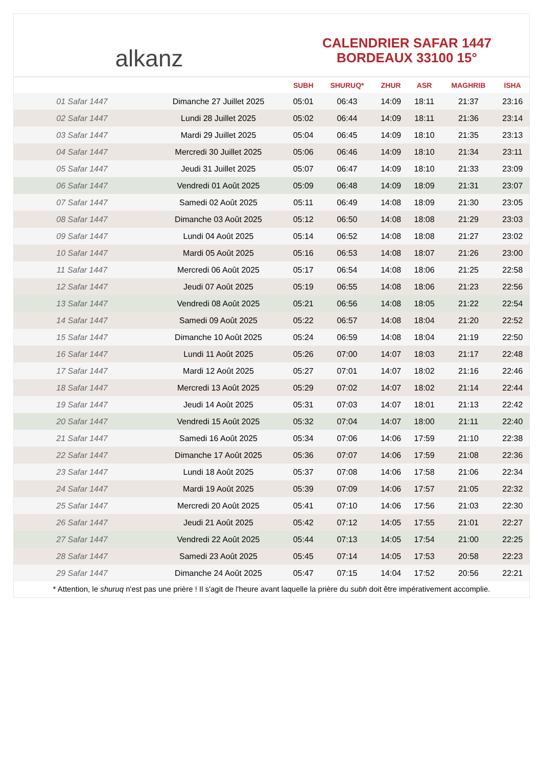alkanz
CALENDRIER SAFAR 1447
BORDEAUX 33100 15°
| | | SUBH | SHURUQ* | ZHUR | ASR | MAGHRIB | ISHA |
| --- | --- | --- | --- | --- | --- | --- | --- |
| 01 Safar 1447 | Dimanche 27 Juillet 2025 | 05:01 | 06:43 | 14:09 | 18:11 | 21:37 | 23:16 |
| 02 Safar 1447 | Lundi 28 Juillet 2025 | 05:02 | 06:44 | 14:09 | 18:11 | 21:36 | 23:14 |
| 03 Safar 1447 | Mardi 29 Juillet 2025 | 05:04 | 06:45 | 14:09 | 18:10 | 21:35 | 23:13 |
| 04 Safar 1447 | Mercredi 30 Juillet 2025 | 05:06 | 06:46 | 14:09 | 18:10 | 21:34 | 23:11 |
| 05 Safar 1447 | Jeudi 31 Juillet 2025 | 05:07 | 06:47 | 14:09 | 18:10 | 21:33 | 23:09 |
| 06 Safar 1447 | Vendredi 01 Août 2025 | 05:09 | 06:48 | 14:09 | 18:09 | 21:31 | 23:07 |
| 07 Safar 1447 | Samedi 02 Août 2025 | 05:11 | 06:49 | 14:08 | 18:09 | 21:30 | 23:05 |
| 08 Safar 1447 | Dimanche 03 Août 2025 | 05:12 | 06:50 | 14:08 | 18:08 | 21:29 | 23:03 |
| 09 Safar 1447 | Lundi 04 Août 2025 | 05:14 | 06:52 | 14:08 | 18:08 | 21:27 | 23:02 |
| 10 Safar 1447 | Mardi 05 Août 2025 | 05:16 | 06:53 | 14:08 | 18:07 | 21:26 | 23:00 |
| 11 Safar 1447 | Mercredi 06 Août 2025 | 05:17 | 06:54 | 14:08 | 18:06 | 21:25 | 22:58 |
| 12 Safar 1447 | Jeudi 07 Août 2025 | 05:19 | 06:55 | 14:08 | 18:06 | 21:23 | 22:56 |
| 13 Safar 1447 | Vendredi 08 Août 2025 | 05:21 | 06:56 | 14:08 | 18:05 | 21:22 | 22:54 |
| 14 Safar 1447 | Samedi 09 Août 2025 | 05:22 | 06:57 | 14:08 | 18:04 | 21:20 | 22:52 |
| 15 Safar 1447 | Dimanche 10 Août 2025 | 05:24 | 06:59 | 14:08 | 18:04 | 21:19 | 22:50 |
| 16 Safar 1447 | Lundi 11 Août 2025 | 05:26 | 07:00 | 14:07 | 18:03 | 21:17 | 22:48 |
| 17 Safar 1447 | Mardi 12 Août 2025 | 05:27 | 07:01 | 14:07 | 18:02 | 21:16 | 22:46 |
| 18 Safar 1447 | Mercredi 13 Août 2025 | 05:29 | 07:02 | 14:07 | 18:02 | 21:14 | 22:44 |
| 19 Safar 1447 | Jeudi 14 Août 2025 | 05:31 | 07:03 | 14:07 | 18:01 | 21:13 | 22:42 |
| 20 Safar 1447 | Vendredi 15 Août 2025 | 05:32 | 07:04 | 14:07 | 18:00 | 21:11 | 22:40 |
| 21 Safar 1447 | Samedi 16 Août 2025 | 05:34 | 07:06 | 14:06 | 17:59 | 21:10 | 22:38 |
| 22 Safar 1447 | Dimanche 17 Août 2025 | 05:36 | 07:07 | 14:06 | 17:59 | 21:08 | 22:36 |
| 23 Safar 1447 | Lundi 18 Août 2025 | 05:37 | 07:08 | 14:06 | 17:58 | 21:06 | 22:34 |
| 24 Safar 1447 | Mardi 19 Août 2025 | 05:39 | 07:09 | 14:06 | 17:57 | 21:05 | 22:32 |
| 25 Safar 1447 | Mercredi 20 Août 2025 | 05:41 | 07:10 | 14:06 | 17:56 | 21:03 | 22:30 |
| 26 Safar 1447 | Jeudi 21 Août 2025 | 05:42 | 07:12 | 14:05 | 17:55 | 21:01 | 22:27 |
| 27 Safar 1447 | Vendredi 22 Août 2025 | 05:44 | 07:13 | 14:05 | 17:54 | 21:00 | 22:25 |
| 28 Safar 1447 | Samedi 23 Août 2025 | 05:45 | 07:14 | 14:05 | 17:53 | 20:58 | 22:23 |
| 29 Safar 1447 | Dimanche 24 Août 2025 | 05:47 | 07:15 | 14:04 | 17:52 | 20:56 | 22:21 |
* Attention, le shuruq n'est pas une prière ! Il s'agit de l'heure avant laquelle la prière du subh doit être impérativement accomplie.